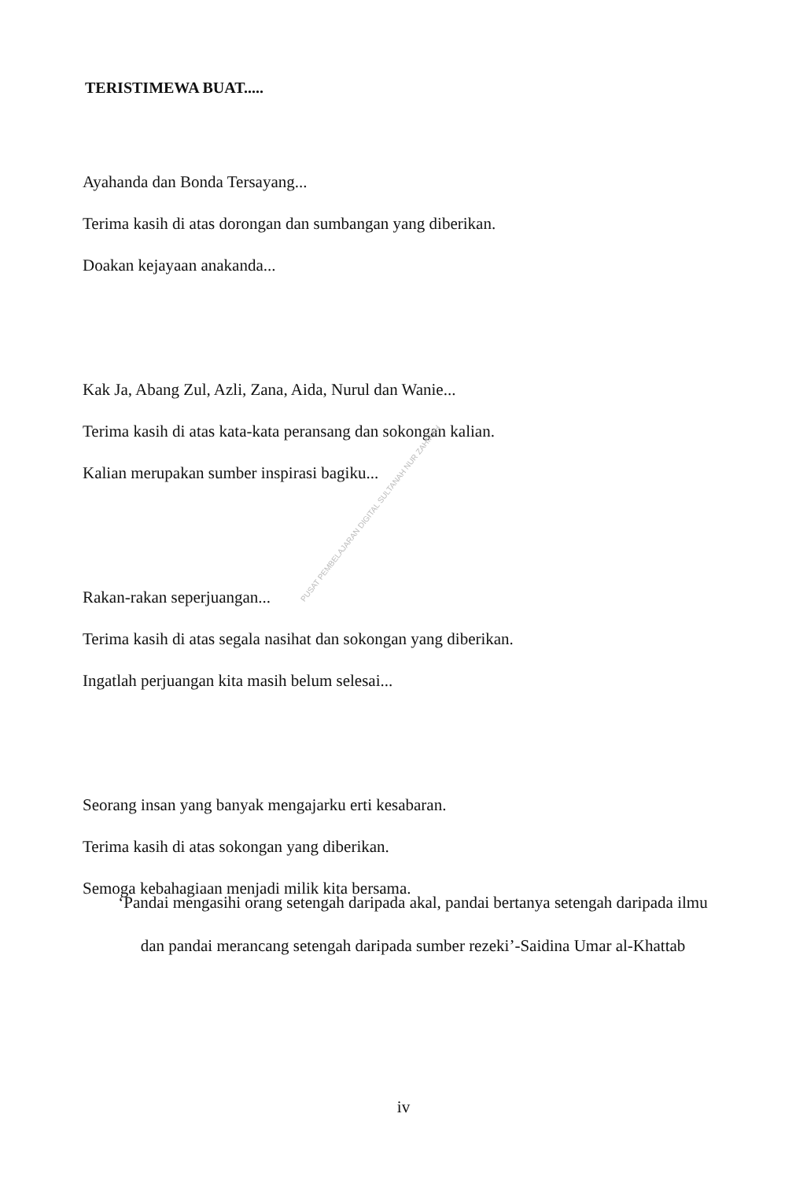TERISTIMEWA BUAT.....
Ayahanda dan Bonda Tersayang...
Terima kasih di atas dorongan dan sumbangan yang diberikan.
Doakan kejayaan anakanda...
Kak Ja, Abang Zul, Azli, Zana, Aida, Nurul dan Wanie...
Terima kasih di atas kata-kata peransang dan sokongan kalian.
Kalian merupakan sumber inspirasi bagiku...
Rakan-rakan seperjuangan...
Terima kasih di atas segala nasihat dan sokongan yang diberikan.
Ingatlah perjuangan kita masih belum selesai...
Seorang insan yang banyak mengajarku erti kesabaran.
Terima kasih di atas sokongan yang diberikan.
Semoga kebahagiaan menjadi milik kita bersama.
‘Pandai mengasihi orang setengah daripada akal, pandai bertanya setengah daripada ilmu
dan pandai merancang setengah daripada sumber rezeki’-Saidina Umar al-Khattab
iv
PUSAT PEMBELAJARAN DIGITAL SULTANAH NUR ZAHIRAH